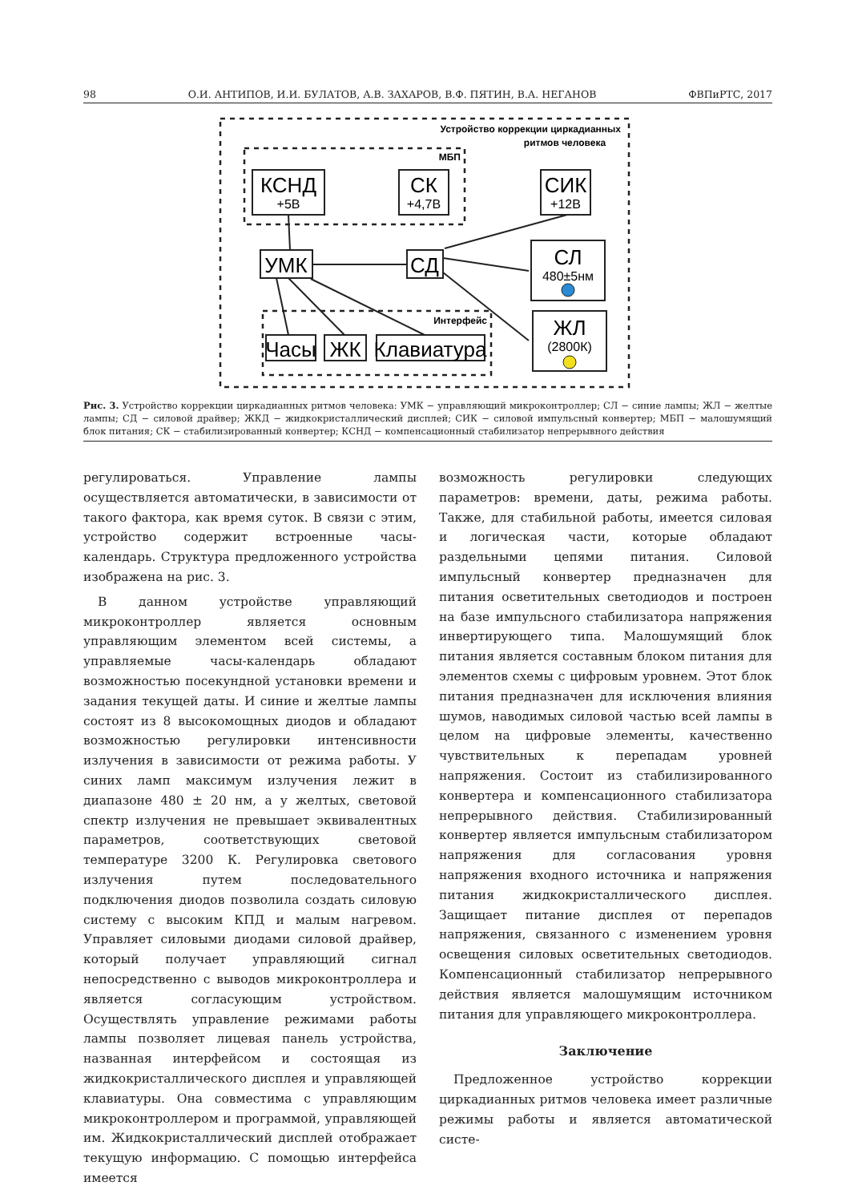98 О.И. АНТИПОВ, И.И. БУЛАТОВ, А.В. ЗАХАРОВ, В.Ф. ПЯТИН, В.А. НЕГАНОВ ФВПиРТС, 2017
Устройство коррекции циркадианных
ритмов человека
МБП
Интерфейс
КСНД
СК
СИК
УМК
СД
СЛ
ЖЛ
Часы
ЖК
Клавиатура
+5В
+4,7В
+12В
480±5нм
(2800К)
Рис. 3. Устройство коррекции циркадианных ритмов человека: УМК − управляющий микроконтроллер; СЛ − синие лампы; ЖЛ − желтые лампы; СД − силовой драйвер; ЖКД − жидкокристаллический дисплей; СИК − силовой импульсный конвертер; МБП − малошумящий блок питания; СК − стабилизированный конвертер; КСНД − компенсационный стабилизатор непрерывного действия
регулироваться. Управление лампы осуществляется автоматически, в зависимости от такого фактора, как время суток. В связи с этим, устройство содержит встроенные часы-календарь. Структура предложенного устройства изображена на рис. 3.
В данном устройстве управляющий микроконтроллер является основным управляющим элементом всей системы, а управляемые часы-календарь обладают возможностью посекундной установки времени и задания текущей даты. И синие и желтые лампы состоят из 8 высокомощных диодов и обладают возможностью регулировки интенсивности излучения в зависимости от режима работы. У синих ламп максимум излучения лежит в диапазоне 480 ± 20 нм, а у желтых, световой спектр излучения не превышает эквивалентных параметров, соответствующих световой температуре 3200 К. Регулировка светового излучения путем последовательного подключения диодов позволила создать силовую систему с высоким КПД и малым нагревом. Управляет силовыми диодами силовой драйвер, который получает управляющий сигнал непосредственно с выводов микроконтроллера и является согласующим устройством. Осуществлять управление режимами работы лампы позволяет лицевая панель устройства, названная интерфейсом и состоящая из жидкокристаллического дисплея и управляющей клавиатуры. Она совместима с управляющим микроконтроллером и программой, управляющей им. Жидкокристаллический дисплей отображает текущую информацию. С помощью интерфейса имеется
возможность регулировки следующих параметров: времени, даты, режима работы. Также, для стабильной работы, имеется силовая и логическая части, которые обладают раздельными цепями питания. Силовой импульсный конвертер предназначен для питания осветительных светодиодов и построен на базе импульсного стабилизатора напряжения инвертирующего типа. Малошумящий блок питания является составным блоком питания для элементов схемы с цифровым уровнем. Этот блок питания предназначен для исключения влияния шумов, наводимых силовой частью всей лампы в целом на цифровые элементы, качественно чувствительных к перепадам уровней напряжения. Состоит из стабилизированного конвертера и компенсационного стабилизатора непрерывного действия. Стабилизированный конвертер является импульсным стабилизатором напряжения для согласования уровня напряжения входного источника и напряжения питания жидкокристаллического дисплея. Защищает питание дисплея от перепадов напряжения, связанного с изменением уровня освещения силовых осветительных светодиодов. Компенсационный стабилизатор непрерывного действия является малошумящим источником питания для управляющего микроконтроллера.
Заключение
Предложенное устройство коррекции циркадианных ритмов человека имеет различные режимы работы и является автоматической систе-